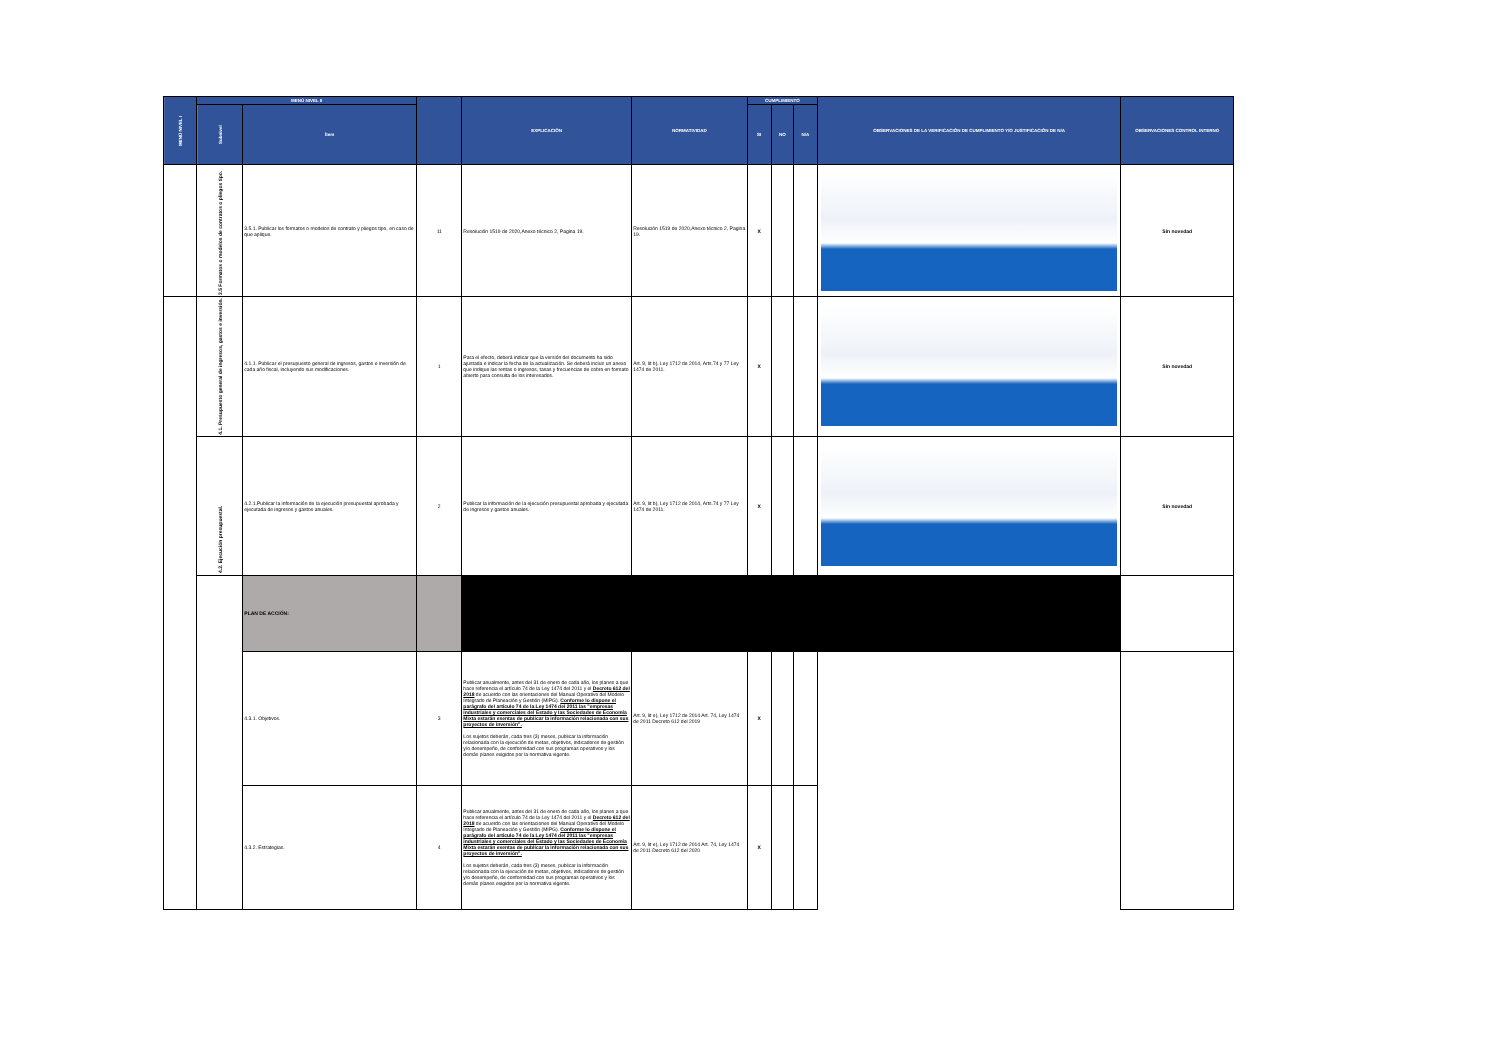| MENÚ NIVEL I | MENÚ NIVEL II | | | EXPLICACIÓN | NORMATIVIDAD | CUMPLIMIENTO | | | OBSERVACIONES DE LA VERIFICACIÓN DE CUMPLIMIENTO Y/O JUSTIFICACIÓN DE N/A | OBSERVACIONES CONTROL INTERNO |
| --- | --- | --- | --- | --- | --- | --- | --- | --- | --- | --- |
| | Subnivel | Ítem | | | | SI | NO | N/A | | |
| | 3.5 Formatos o modelos de contratos o pliegos tipo. | 3.5.1. Publicar los formatos o modelos de contrato y pliegos tipo, en caso de que aplique. | 11 | Resolución 1519 de 2020,Anexo técnico 2, Pagina 19. | Resolución 1519 de 2020,Anexo técnico 2, Pagina 19. | X | | | | Sin novedad |
| | 4.1. Presupuesto general de ingresos, gastos e inversión. | 4.1.1. Publicar el presupuesto general de ingresos, gastos e inversión de cada año fiscal, incluyendo sus modificaciones. | 1 | Para el efecto, deberá indicar que la versión del documento ha sido ajustada e indicar la fecha de la actualización. Se deberá incluir un anexo que indique las rentas o ingresos, tasas y frecuencias de cobro en formato abierto para consulta de los interesados. | Art. 9, lit b), Ley 1712 de 2014, Arts.74 y 77 Ley 1474 de 2011. | X | | | | Sin novedad |
| | 4.2. Ejecución presupuestal. | 4.2.1.Publicar la información de la ejecución presupuestal aprobada y ejecutada de ingresos y gastos anuales. | 2 | Publicar la información de la ejecución presupuestal aprobada y ejecutada de ingresos y gastos anuales. | Art. 9, lit b), Ley 1712 de 2014, Arts.74 y 77 Ley 1474 de 2011. | X | | | | Sin novedad |
| | | PLAN DE ACCIÓN: | | | | | | | | |
| | | 4.3.1. Objetivos. | 3 | Publicar anualmente, antes del 31 de enero de cada año, los planes a que hace referencia el artículo 74 de la Ley 1474 del 2011 y el Decreto 612 del 2018 de acuerdo con las orientaciones del Manual Operativo del Modelo Integrado de Planeación y Gestión (MIPG). Conforme lo dispone el parágrafo del artículo 74 de la Ley 1474 del 2011 las "empresas industriales y comerciales del Estado y las Sociedades de Economía Mixta estarán exentas de publicar la información relacionada con sus proyectos de inversión". Los sujetos deberán, cada tres (3) meses, publicar la información relacionada con la ejecución de metas, objetivos, indicadores de gestión y/o desempeño, de conformidad con sus programas operativos y los demás planes exigidos por la normativa vigente. | Art. 9, lit e), Ley 1712 de 2014 Art. 74, Ley 1474 de 2011 Decreto 612 del 2019 | X | | | | |
| | | 4.3.2. Estrategias. | 4 | Publicar anualmente, antes del 31 de enero de cada año, los planes a que hace referencia el artículo 74 de la Ley 1474 del 2011 y el Decreto 612 del 2018 de acuerdo con las orientaciones del Manual Operativo del Modelo Integrado de Planeación y Gestión (MIPG). Conforme lo dispone el parágrafo del artículo 74 de la Ley 1474 del 2011 las "empresas industriales y comerciales del Estado y las Sociedades de Economía Mixta estarán exentas de publicar la información relacionada con sus proyectos de inversión". Los sujetos deberán, cada tres (3) meses, publicar la información relacionada con la ejecución de metas, objetivos, indicadores de gestión y/o desempeño, de conformidad con sus programas operativos y los demás planes exigidos por la normativa vigente. | Art. 9, lit e), Ley 1712 de 2014 Art. 74, Ley 1474 de 2011 Decreto 612 del 2020 | X | | | | |